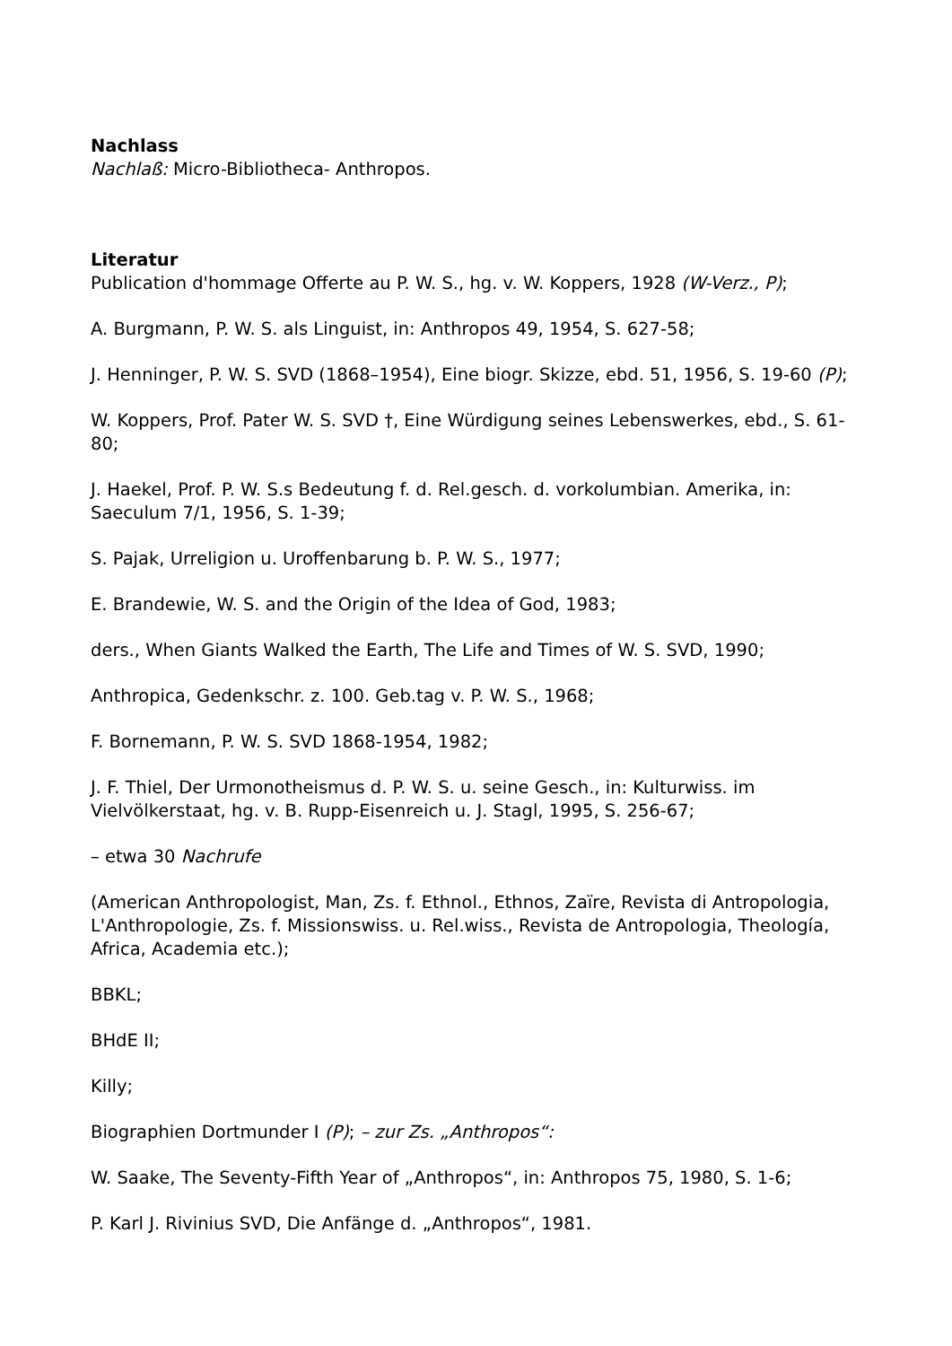Nachlass
Nachlaß: Micro-Bibliotheca- Anthropos.
Literatur
Publication d'hommage Offerte au P. W. S., hg. v. W. Koppers, 1928 (W-Verz., P);
A. Burgmann, P. W. S. als Linguist, in: Anthropos 49, 1954, S. 627-58;
J. Henninger, P. W. S. SVD (1868–1954), Eine biogr. Skizze, ebd. 51, 1956, S. 19-60 (P);
W. Koppers, Prof. Pater W. S. SVD †, Eine Würdigung seines Lebenswerkes, ebd., S. 61-80;
J. Haekel, Prof. P. W. S.s Bedeutung f. d. Rel.gesch. d. vorkolumbian. Amerika, in: Saeculum 7/1, 1956, S. 1-39;
S. Pajak, Urreligion u. Uroffenbarung b. P. W. S., 1977;
E. Brandewie, W. S. and the Origin of the Idea of God, 1983;
ders., When Giants Walked the Earth, The Life and Times of W. S. SVD, 1990;
Anthropica, Gedenkschr. z. 100. Geb.tag v. P. W. S., 1968;
F. Bornemann, P. W. S. SVD 1868-1954, 1982;
J. F. Thiel, Der Urmonotheismus d. P. W. S. u. seine Gesch., in: Kulturwiss. im Vielvölkerstaat, hg. v. B. Rupp-Eisenreich u. J. Stagl, 1995, S. 256-67;
– etwa 30 Nachrufe
(American Anthropologist, Man, Zs. f. Ethnol., Ethnos, Zaïre, Revista di Antropologia, L'Anthropologie, Zs. f. Missionswiss. u. Rel.wiss., Revista de Antropologia, Theología, Africa, Academia etc.);
BBKL;
BHdE II;
Killy;
Biographien Dortmunder I (P); – zur Zs. „Anthropos“:
W. Saake, The Seventy-Fifth Year of „Anthropos“, in: Anthropos 75, 1980, S. 1-6;
P. Karl J. Rivinius SVD, Die Anfänge d. „Anthropos“, 1981.